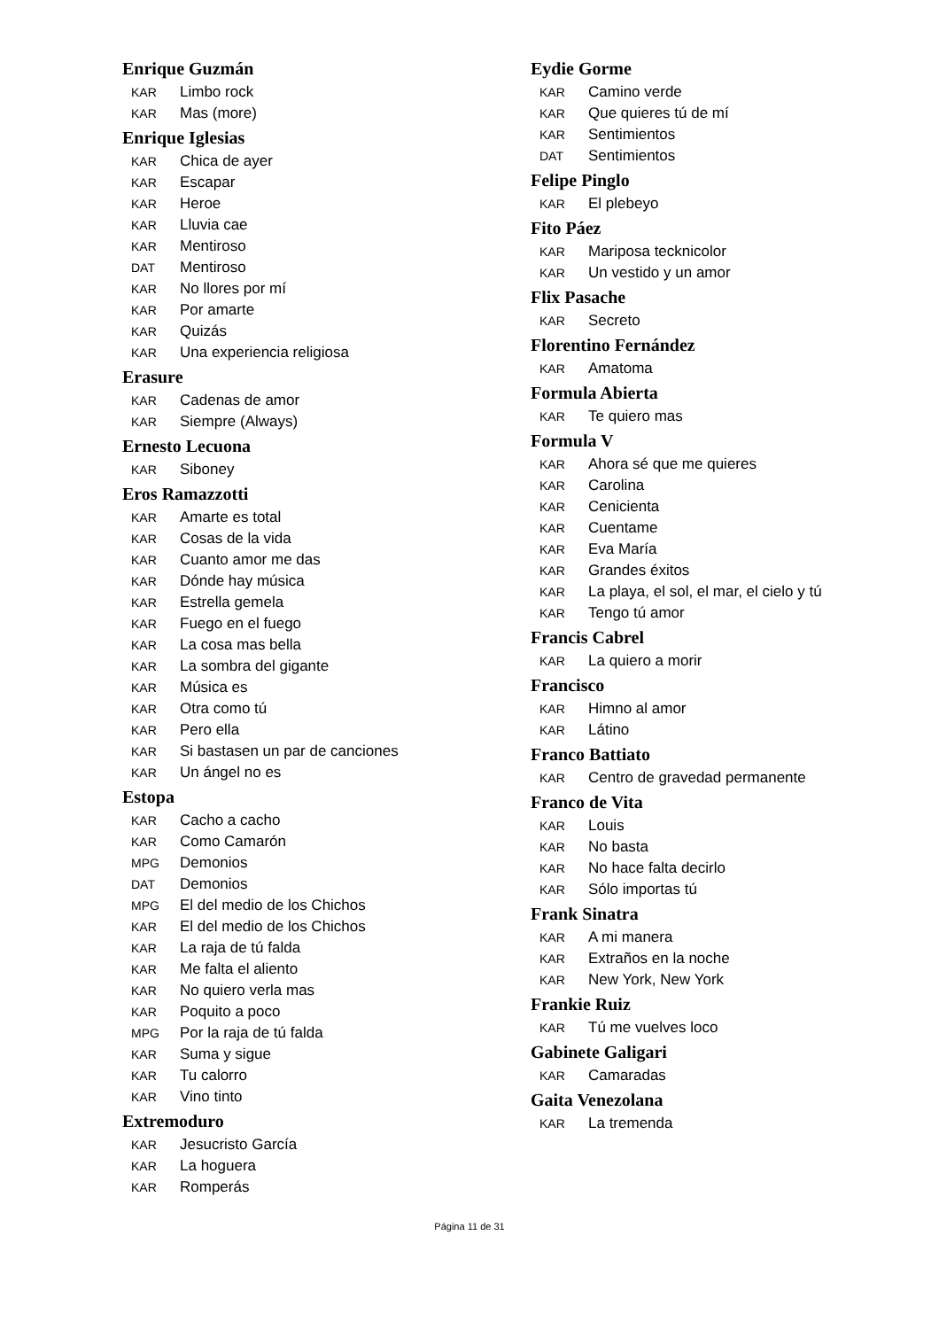Enrique Guzmán
KAR Limbo rock
KAR Mas (more)
Enrique Iglesias
KAR Chica de ayer
KAR Escapar
KAR Heroe
KAR Lluvia cae
KAR Mentiroso
DAT Mentiroso
KAR No llores por mí
KAR Por amarte
KAR Quizás
KAR Una experiencia religiosa
Erasure
KAR Cadenas de amor
KAR Siempre (Always)
Ernesto Lecuona
KAR Siboney
Eros Ramazzotti
KAR Amarte es total
KAR Cosas de la vida
KAR Cuanto amor me das
KAR Dónde hay música
KAR Estrella gemela
KAR Fuego en el fuego
KAR La cosa mas bella
KAR La sombra del gigante
KAR Música es
KAR Otra como tú
KAR Pero ella
KAR Si bastasen un par de canciones
KAR Un ángel no es
Estopa
KAR Cacho a cacho
KAR Como Camarón
MPG Demonios
DAT Demonios
MPG El del medio de los Chichos
KAR El del medio de los Chichos
KAR La raja de tú falda
KAR Me falta el aliento
KAR No quiero verla mas
KAR Poquito a poco
MPG Por la raja de tú falda
KAR Suma y sigue
KAR Tu calorro
KAR Vino tinto
Extremoduro
KAR Jesucristo García
KAR La hoguera
KAR Romperás
Eydie Gorme
KAR Camino verde
KAR Que quieres tú de mí
KAR Sentimientos
DAT Sentimientos
Felipe Pinglo
KAR El plebeyo
Fito Páez
KAR Mariposa tecknicolor
KAR Un vestido y un amor
Flix Pasache
KAR Secreto
Florentino Fernández
KAR Amatoma
Formula Abierta
KAR Te quiero mas
Formula V
KAR Ahora sé que me quieres
KAR Carolina
KAR Cenicienta
KAR Cuentame
KAR Eva María
KAR Grandes éxitos
KAR La playa, el sol, el mar, el cielo y tú
KAR Tengo tú amor
Francis Cabrel
KAR La quiero a morir
Francisco
KAR Himno al amor
KAR Látino
Franco Battiato
KAR Centro de gravedad permanente
Franco de Vita
KAR Louis
KAR No basta
KAR No hace falta decirlo
KAR Sólo importas tú
Frank Sinatra
KAR A mi manera
KAR Extraños en la noche
KAR New York, New York
Frankie Ruiz
KAR Tú me vuelves loco
Gabinete Galigari
KAR Camaradas
Gaita Venezolana
KAR La tremenda
Página 11 de 31